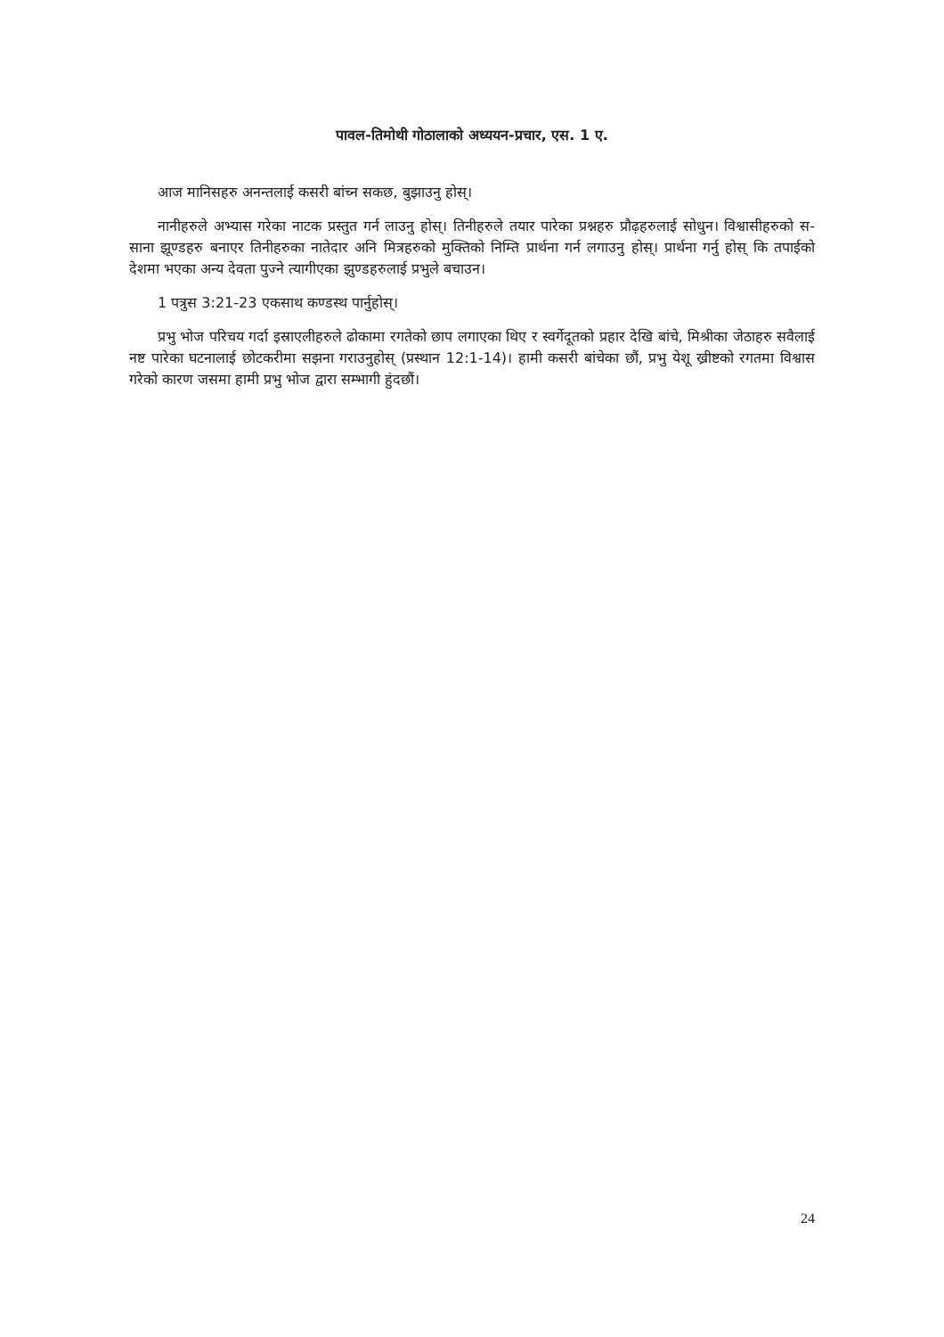पावल-तिमोथी गोठालाको अध्ययन-प्रचार, एस. 1 ए.
आज मानिसहरु अनन्तलाई कसरी बांच्न सकछ, बुझाउनु होस्।
नानीहरुले अभ्यास गरेका नाटक प्रस्तुत गर्न लाउनु होस्। तिनीहरुले तयार पारेका प्रश्नहरु प्रौढ़हरुलाई सोधुन। विश्वासीहरुको स-साना झूण्डहरु बनाएर तिनीहरुका नातेदार अनि मित्रहरुको मुक्तिको निम्ति प्रार्थना गर्न लगाउनु होस्। प्रार्थना गर्नु होस् कि तपाईको देशमा भएका अन्य देवता पुज्ने त्यागीएका झुण्डहरुलाई प्रभुले बचाउन।
1 पत्रुस 3:21-23 एकसाथ कण्डस्थ पार्नुहोस्।
प्रभु भोज परिचय गर्दा इस्राएलीहरुले ढोकामा रगतेको छाप लगाएका थिए र स्वर्गेदूतको प्रहार देखि बांचे, मिश्रीका जेठाहरु सवैलाई नष्ट पारेका घटनालाई छोटकरीमा सझना गराउनुहोस् (प्रस्थान 12:1-14)। हामी कसरी बांचेका छौं, प्रभु येशू ख्रीष्टको रगतमा विश्वास गरेको कारण जसमा हामी प्रभु भोज द्वारा सम्भागी हुंदछौं।
24